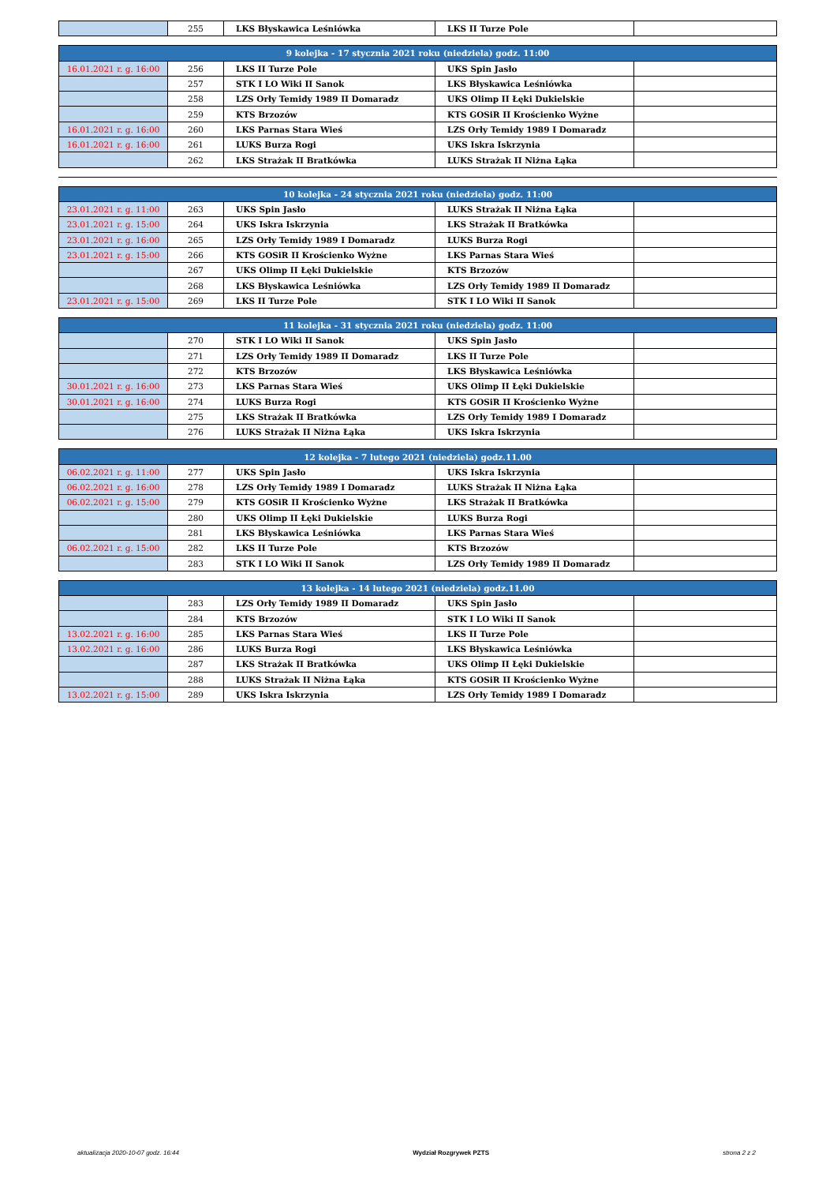| | 255 | LKS Błyskawica Leśniówka | LKS II Turze Pole | |
| 9 kolejka - 17 stycznia 2021 roku (niedziela) godz. 11:00 | | | | |
| --- | --- | --- | --- | --- |
| 16.01.2021 r. g. 16:00 | 256 | LKS II Turze Pole | UKS Spin Jasło | |
| | 257 | STK I LO Wiki II Sanok | LKS Błyskawica Leśniówka | |
| | 258 | LZS Orły Temidy 1989 II Domaradz | UKS Olimp II Łęki Dukielskie | |
| | 259 | KTS Brzozów | KTS GOSiR II Krościenko Wyżne | |
| 16.01.2021 r. g. 16:00 | 260 | LKS Parnas Stara Wieś | LZS Orły Temidy 1989 I Domaradz | |
| 16.01.2021 r. g. 16:00 | 261 | LUKS Burza Rogi | UKS Iskra Iskrzynia | |
| | 262 | LKS Strażak II Bratkówka | LUKS Strażak II Niżna Łąka | |
| 10 kolejka - 24 stycznia 2021 roku (niedziela) godz. 11:00 | | | | |
| --- | --- | --- | --- | --- |
| 23.01.2021 r. g. 11:00 | 263 | UKS Spin Jasło | LUKS Strażak II Niżna Łąka | |
| 23.01.2021 r. g. 15:00 | 264 | UKS Iskra Iskrzynia | LKS Strażak II Bratkówka | |
| 23.01.2021 r. g. 16:00 | 265 | LZS Orły Temidy 1989 I Domaradz | LUKS Burza Rogi | |
| 23.01.2021 r. g. 15:00 | 266 | KTS GOSiR II Krościenko Wyżne | LKS Parnas Stara Wieś | |
| | 267 | UKS Olimp II Łęki Dukielskie | KTS Brzozów | |
| | 268 | LKS Błyskawica Leśniówka | LZS Orły Temidy 1989 II Domaradz | |
| 23.01.2021 r. g. 15:00 | 269 | LKS II Turze Pole | STK I LO Wiki II Sanok | |
| 11 kolejka - 31 stycznia 2021 roku (niedziela) godz. 11:00 | | | | |
| --- | --- | --- | --- | --- |
| | 270 | STK I LO Wiki II Sanok | UKS Spin Jasło | |
| | 271 | LZS Orły Temidy 1989 II Domaradz | LKS II Turze Pole | |
| | 272 | KTS Brzozów | LKS Błyskawica Leśniówka | |
| 30.01.2021 r. g. 16:00 | 273 | LKS Parnas Stara Wieś | UKS Olimp II Łęki Dukielskie | |
| 30.01.2021 r. g. 16:00 | 274 | LUKS Burza Rogi | KTS GOSiR II Krościenko Wyżne | |
| | 275 | LKS Strażak II Bratkówka | LZS Orły Temidy 1989 I Domaradz | |
| | 276 | LUKS Strażak II Niżna Łąka | UKS Iskra Iskrzynia | |
| 12 kolejka - 7 lutego 2021 (niedziela) godz.11.00 | | | | |
| --- | --- | --- | --- | --- |
| 06.02.2021 r. g. 11:00 | 277 | UKS Spin Jasło | UKS Iskra Iskrzynia | |
| 06.02.2021 r. g. 16:00 | 278 | LZS Orły Temidy 1989 I Domaradz | LUKS Strażak II Niżna Łąka | |
| 06.02.2021 r. g. 15:00 | 279 | KTS GOSiR II Krościenko Wyżne | LKS Strażak II Bratkówka | |
| | 280 | UKS Olimp II Łęki Dukielskie | LUKS Burza Rogi | |
| | 281 | LKS Błyskawica Leśniówka | LKS Parnas Stara Wieś | |
| 06.02.2021 r. g. 15:00 | 282 | LKS II Turze Pole | KTS Brzozów | |
| | 283 | STK I LO Wiki II Sanok | LZS Orły Temidy 1989 II Domaradz | |
| 13 kolejka - 14 lutego 2021 (niedziela) godz.11.00 | | | | |
| --- | --- | --- | --- | --- |
| | 283 | LZS Orły Temidy 1989 II Domaradz | UKS Spin Jasło | |
| | 284 | KTS Brzozów | STK I LO Wiki II Sanok | |
| 13.02.2021 r. g. 16:00 | 285 | LKS Parnas Stara Wieś | LKS II Turze Pole | |
| 13.02.2021 r. g. 16:00 | 286 | LUKS Burza Rogi | LKS Błyskawica Leśniówka | |
| | 287 | LKS Strażak II Bratkówka | UKS Olimp II Łęki Dukielskie | |
| | 288 | LUKS Strażak II Niżna Łąka | KTS GOSiR II Krościenko Wyżne | |
| 13.02.2021 r. g. 15:00 | 289 | UKS Iskra Iskrzynia | LZS Orły Temidy 1989 I Domaradz | |
aktualizacja 2020-10-07 godz. 16:44 Wydział Rozgrywek PZTS strona 2 z 2